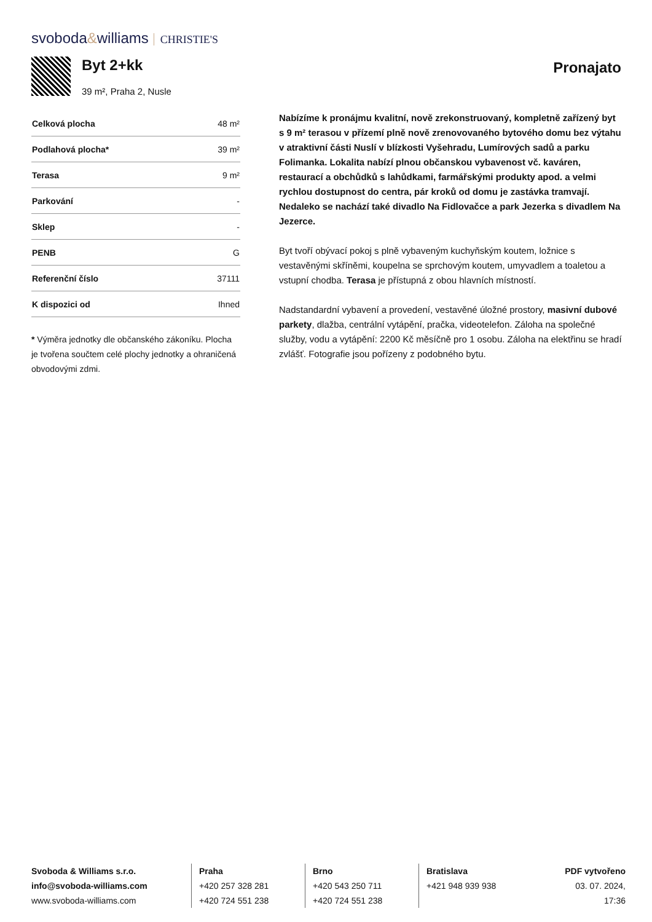svoboda&williams CHRISTIE'S
Byt 2+kk
39 m², Praha 2, Nusle
Pronajato
| Celková plocha | 48 m² |
| Podlahová plocha* | 39 m² |
| Terasa | 9 m² |
| Parkování | - |
| Sklep | - |
| PENB | G |
| Referenční číslo | 37111 |
| K dispozici od | Ihned |
* Výměra jednotky dle občanského zákoníku. Plocha je tvořena součtem celé plochy jednotky a ohraničená obvodovými zdmi.
Nabízíme k pronájmu kvalitní, nově zrekonstruovaný, kompletně zařízený byt s 9 m² terasou v přízemí plně nově zrenovovaného bytového domu bez výtahu v atraktivní části Nuslí v blízkosti Vyšehradu, Lumírových sadů a parku Folimanka. Lokalita nabízí plnou občanskou vybavenost vč. kaváren, restaurací a obchůdků s lahůdkami, farmářskými produkty apod. a velmi rychlou dostupnost do centra, pár kroků od domu je zastávka tramvají. Nedaleko se nachází také divadlo Na Fidlovačce a park Jezerka s divadlem Na Jezerce.
Byt tvoří obývací pokoj s plně vybaveným kuchyňským koutem, ložnice s vestavěnými skříněmi, koupelna se sprchovým koutem, umyvadlem a toaletou a vstupní chodba. Terasa je přístupná z obou hlavních místností.
Nadstandardní vybavení a provedení, vestavěné úložné prostory, masivní dubové parkety, dlažba, centrální vytápění, pračka, videotelefon. Záloha na společné služby, vodu a vytápění: 2200 Kč měsíčně pro 1 osobu. Záloha na elektřinu se hradí zvlášť. Fotografie jsou pořízeny z podobného bytu.
Svoboda & Williams s.r.o.
info@svoboda-williams.com
www.svoboda-williams.com
Praha
+420 257 328 281
+420 724 551 238
Brno
+420 543 250 711
+420 724 551 238
Bratislava
+421 948 939 938
PDF vytvořeno
03. 07. 2024, 17:36